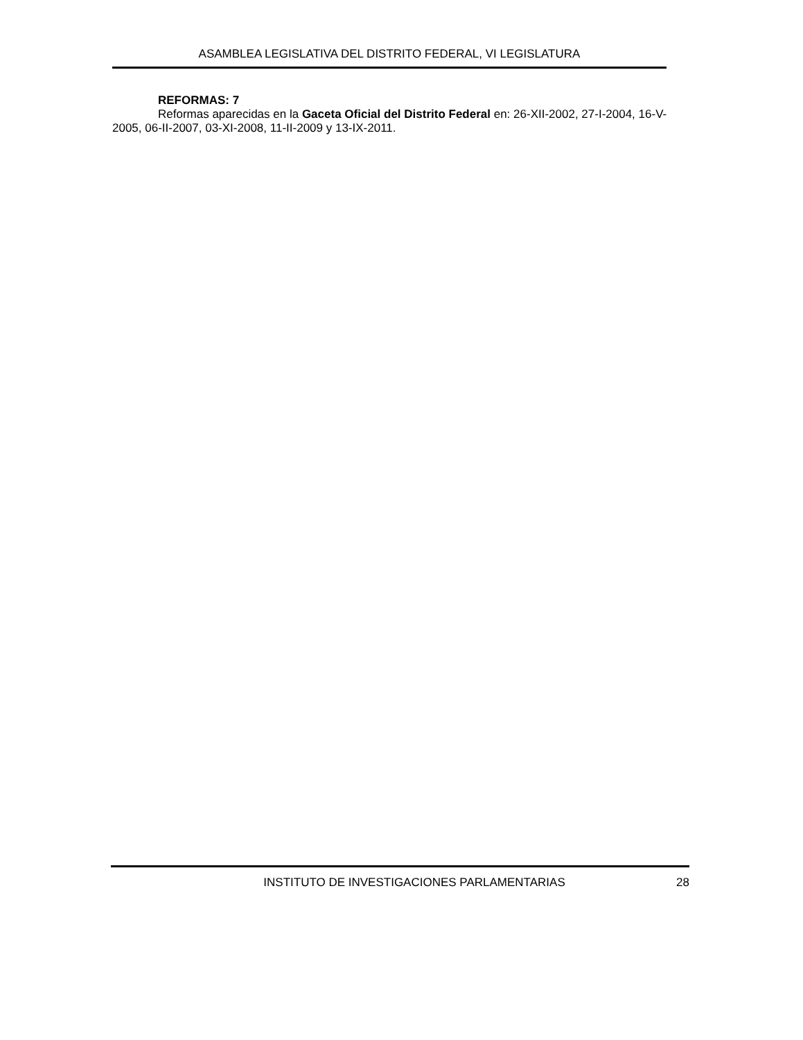ASAMBLEA LEGISLATIVA DEL DISTRITO FEDERAL, VI LEGISLATURA
REFORMAS: 7
Reformas aparecidas en la Gaceta Oficial del Distrito Federal en: 26-XII-2002, 27-I-2004, 16-V-2005, 06-II-2007, 03-XI-2008, 11-II-2009 y 13-IX-2011.
INSTITUTO DE INVESTIGACIONES PARLAMENTARIAS 28